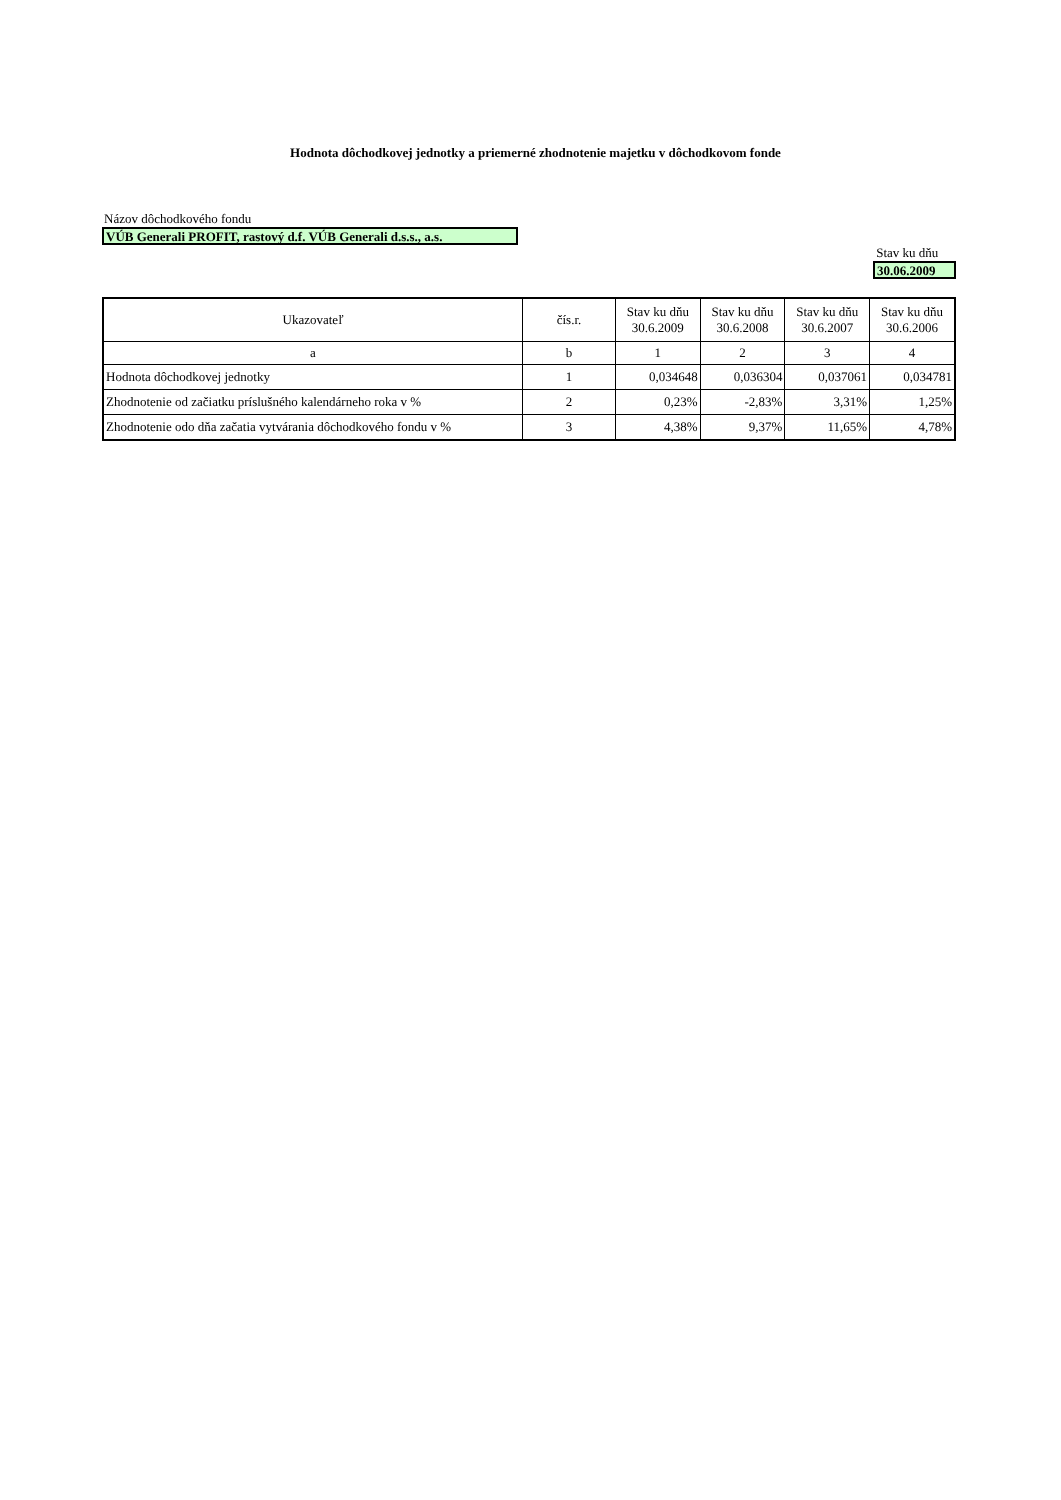Hodnota dôchodkovej jednotky a priemerné zhodnotenie majetku v dôchodkovom fonde
Názov dôchodkového fondu
VÚB Generali PROFIT, rastový d.f. VÚB Generali d.s.s., a.s.
Stav ku dňu
30.06.2009
| Ukazovateľ | čís.r. | Stav ku dňu 30.6.2009 | Stav ku dňu 30.6.2008 | Stav ku dňu 30.6.2007 | Stav ku dňu 30.6.2006 |
| --- | --- | --- | --- | --- | --- |
| a | b | 1 | 2 | 3 | 4 |
| Hodnota dôchodkovej jednotky | 1 | 0,034648 | 0,036304 | 0,037061 | 0,034781 |
| Zhodnotenie od začiatku príslušného kalendárneho roka v % | 2 | 0,23% | -2,83% | 3,31% | 1,25% |
| Zhodnotenie odo dňa začatia vytvárania dôchodkového fondu v % | 3 | 4,38% | 9,37% | 11,65% | 4,78% |